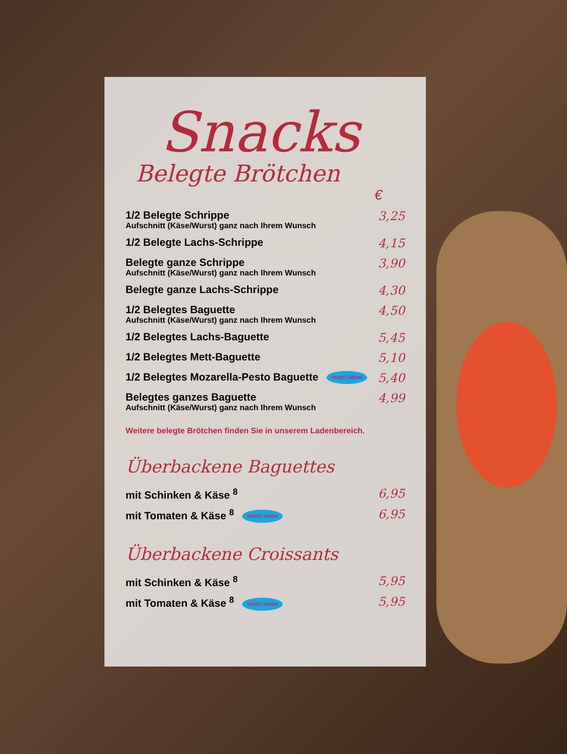Snacks
Belegte Brötchen
€
1/2 Belegte Schrippe
Aufschnitt (Käse/Wurst) ganz nach Ihrem Wunsch
3,25
1/2 Belegte Lachs-Schrippe 4,15
Belegte ganze Schrippe
Aufschnitt (Käse/Wurst) ganz nach Ihrem Wunsch
3,90
Belegte ganze Lachs-Schrippe 4,30
1/2 Belegtes Baguette
Aufschnitt (Käse/Wurst) ganz nach Ihrem Wunsch
4,50
1/2 Belegtes Lachs-Baguette 5,45
1/2 Belegtes Mett-Baguette 5,10
1/2 Belegtes Mozarella-Pesto Baguette VEGET-ARIAN 5,40
Belegtes ganzes Baguette
Aufschnitt (Käse/Wurst) ganz nach Ihrem Wunsch
4,99
Weitere belegte Brötchen finden Sie in unserem Ladenbereich.
Überbackene Baguettes
mit Schinken & Käse <sup>8</sup> 6,95
mit Tomaten & Käse <sup>8</sup> VEGET-ARIAN 6,95
Überbackene Croissants
mit Schinken & Käse <sup>8</sup> 5,95
mit Tomaten & Käse <sup>8</sup> VEGET-ARIAN 5,95